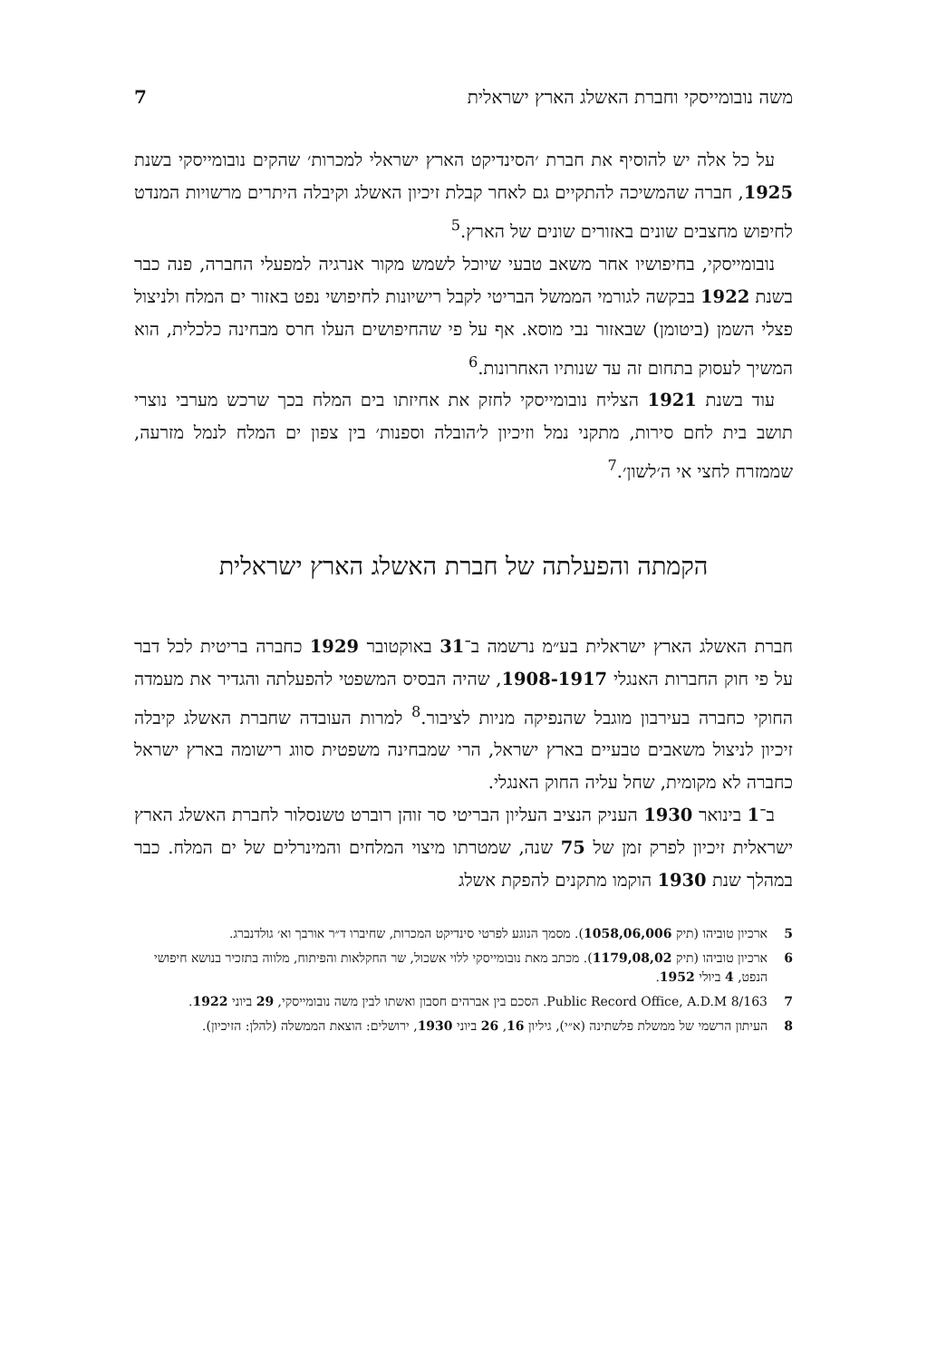משה נובומייסקי וחברת האשלג הארץ ישראלית 7
על כל אלה יש להוסיף את חברת ׳הסינדיקט הארץ ישראלי למכרות׳ שהקים נובומייסקי בשנת 1925, חברה שהמשיכה להתקיים גם לאחר קבלת זיכיון האשלג וקיבלה היתרים מרשויות המנדט לחיפוש מחצבים שונים באזורים שונים של הארץ.<sup>5</sup>
נובומייסקי, בחיפושיו אחר משאב טבעי שיוכל לשמש מקור אנרגיה למפעלי החברה, פנה כבר בשנת 1922 בבקשה לגורמי הממשל הבריטי לקבל רישיונות לחיפושי נפט באזור ים המלח ולניצול פצלי השמן (ביטומן) שבאזור נבי מוסא. אף על פי שהחיפושים העלו חרס מבחינה כלכלית, הוא המשיך לעסוק בתחום זה עד שנותיו האחרונות.<sup>6</sup>
עוד בשנת 1921 הצליח נובומייסקי לחזק את אחיזתו בים המלח בכך שרכש מערבי נוצרי תושב בית לחם סירות, מתקני נמל וזיכיון ל׳הובלה וספנות׳ בין צפון ים המלח לנמל מזרעה, שממזרח לחצי אי ה׳לשון׳.<sup>7</sup>
הקמתה והפעלתה של חברת האשלג הארץ ישראלית
חברת האשלג הארץ ישראלית בע״מ נרשמה ב־31 באוקטובר 1929 כחברה בריטית לכל דבר על פי חוק החברות האנגלי 1908-1917, שהיה הבסיס המשפטי להפעלתה והגדיר את מעמדה החוקי כחברה בעירבון מוגבל שהנפיקה מניות לציבור.<sup>8</sup> למרות העובדה שחברת האשלג קיבלה זיכיון לניצול משאבים טבעיים בארץ ישראל, הרי שמבחינה משפטית סווג רישומה בארץ ישראל כחברה לא מקומית, שחל עליה החוק האנגלי.
ב־1 בינואר 1930 העניק הנציב העליון הבריטי סר זוהן רוברט טשנסלור לחברת האשלג הארץ ישראלית זיכיון לפרק זמן של 75 שנה, שמטרתו מיצוי המלחים והמינרלים של ים המלח. כבר במהלך שנת 1930 הוקמו מתקנים להפקת אשלג
5 ארכיון טוביהו (תיק 1058,06,006). מסמך הנוגע לפרטי סינדיקט המכרות, שחיברו ד״ר אורבך וא׳ גולדנברג.
6 ארכיון טוביהו (תיק 1179,08,02). מכתב מאת נובומייסקי ללוי אשכול, שר החקלאות והפיתוח, מלווה בתזכיר בנושא חיפושי הנפט, 4 ביולי 1952.
7 Public Record Office, A.D.M 8/163. הסכם בין אברהים חסבון ואשתו לבין משה נובומייסקי, 29 ביוני 1922.
8 העיתון הרשמי של ממשלת פלשתינה (א״י), גיליון 16, 26 ביוני 1930, ירושלים: הוצאת הממשלה (להלן: הזיכיון).